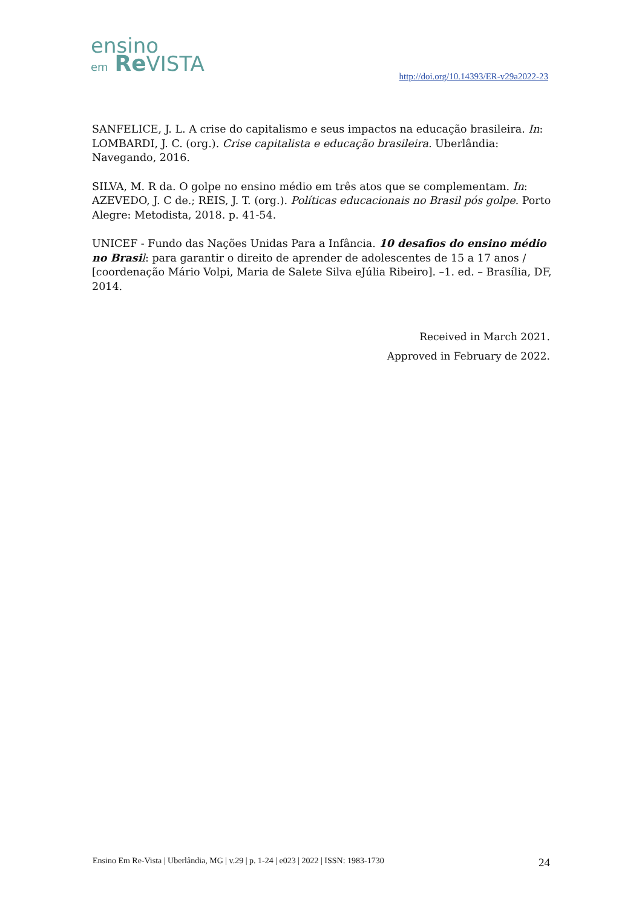ensino
em Re VISTA
http://doi.org/10.14393/ER-v29a2022-23
SANFELICE, J. L. A crise do capitalismo e seus impactos na educação brasileira. In: LOMBARDI, J. C. (org.). Crise capitalista e educação brasileira. Uberlândia: Navegando, 2016.
SILVA, M. R da. O golpe no ensino médio em três atos que se complementam. In: AZEVEDO, J. C de.; REIS, J. T. (org.). Políticas educacionais no Brasil pós golpe. Porto Alegre: Metodista, 2018. p. 41-54.
UNICEF - Fundo das Nações Unidas Para a Infância. 10 desafios do ensino médio no Brasi l: para garantir o direito de aprender de adolescentes de 15 a 17 anos / [coordenação Mário Volpi, Maria de Salete Silva eJúlia Ribeiro]. –1. ed. – Brasília, DF, 2014.
Received in March 2021.
Approved in February de 2022.
Ensino Em Re-Vista | Uberlândia, MG | v.29 | p. 1-24 | e023 | 2022 | ISSN: 1983-1730 24